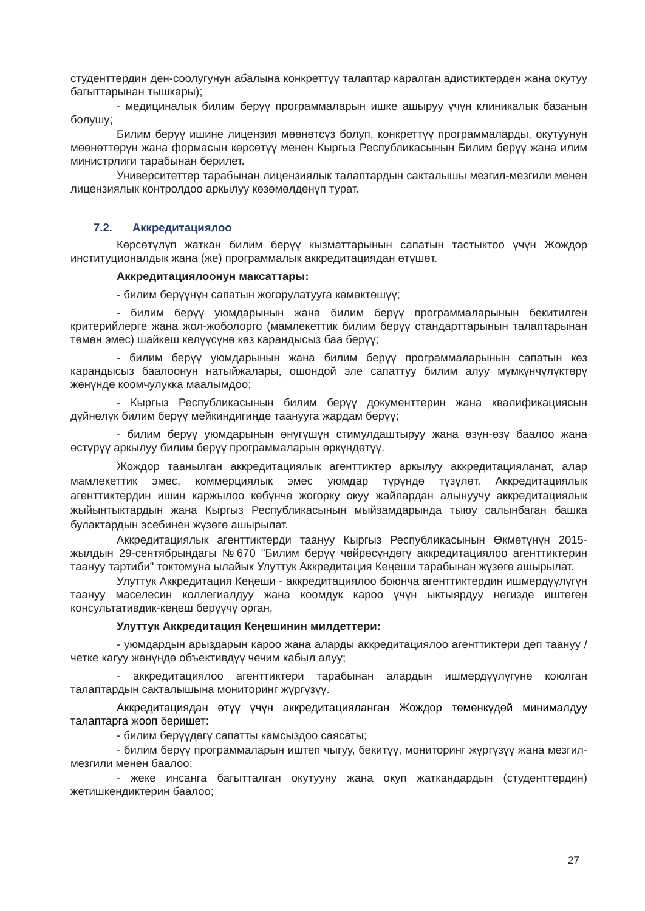студенттердин ден-соолугунун абалына конкреттүү талаптар каралган адистиктерден жана окутуу багыттарынан тышкары);
- медициналык билим берүү программаларын ишке ашыруу үчүн клиникалык базанын болушу;
Билим берүү ишине лицензия мөөнөтсүз болуп, конкреттүү программаларды, окутуунун мөөнөттөрүн жана формасын көрсөтүү менен Кыргыз Республикасынын Билим берүү жана илим министрлиги тарабынан берилет.
Университеттер тарабынан лицензиялык талаптардын сакталышы мезгил-мезгили менен лицензиялык контролдоо аркылуу көзөмөлдөнүп турат.
7.2. Аккредитациялоо
Көрсөтүлүп жаткан билим берүү кызматтарынын сапатын тастыктоо үчүн Жождор институционалдык жана (же) программалык аккредитациядан өтүшөт.
Аккредитациялоонун максаттары:
- билим берүүнүн сапатын жогорулатууга көмөктөшүү;
- билим берүү уюмдарынын жана билим берүү программаларынын бекитилген критерийлерге жана жол-жоболорго (мамлекеттик билим берүү стандарттарынын талаптарынан төмөн эмес) шайкеш келүүсүнө көз карандысыз баа берүү;
- билим берүү уюмдарынын жана билим берүү программаларынын сапатын көз карандысыз баалоонун натыйжалары, ошондой эле сапаттуу билим алуу мүмкүнчүлүктөрү жөнүндө коомчулукка маалымдоо;
- Кыргыз Республикасынын билим берүү документтерин жана квалификациясын дүйнөлүк билим берүү мейкиндигинде таанууга жардам берүү;
- билим берүү уюмдарынын өнүгүшүн стимулдаштыруу жана өзүн-өзү баалоо жана өстүрүү аркылуу билим берүү программаларын өркүндөтүү.
Жождор таанылган аккредитациялык агенттиктер аркылуу аккредитацияланат, алар мамлекеттик эмес, коммерциялык эмес уюмдар түрүндө түзүлөт. Аккредитациялык агенттиктердин ишин каржылоо көбүнчө жогорку окуу жайлардан алынуучу аккредитациялык жыйынтыктардын жана Кыргыз Республикасынын мыйзамдарында тыюу салынбаган башка булактардын эсебинен жүзөгө ашырылат.
Аккредитациялык агенттиктерди таануу Кыргыз Республикасынын Өкмөтүнүн 2015-жылдын 29-сентябрындагы №670 "Билим берүү чөйрөсүндөгү аккредитациялоо агенттиктерин таануу тартиби" токтомуна ылайык Улуттук Аккредитация Кеңеши тарабынан жүзөгө ашырылат.
Улуттук Аккредитация Кеңеши - аккредитациялоо боюнча агенттиктердин ишмердүүлүгүн таануу маселесин коллегиалдуу жана коомдук кароо үчүн ыктыярдуу негизде иштеген консультативдик-кеңеш берүүчү орган.
Улуттук Аккредитация Кеңешинин милдеттери:
- уюмдардын арыздарын кароо жана аларды аккредитациялоо агенттиктери деп таануу / четке кагуу жөнүндө объективдүү чечим кабыл алуу;
- аккредитациялоо агенттиктери тарабынан алардын ишмердүүлүгүнө коюлган талаптардын сакталышына мониторинг жүргүзүү.
Аккредитациядан өтүү үчүн аккредитацияланган Жождор төмөнкүдөй минималдуу талаптарга жооп беришет:
- билим берүүдөгү сапатты камсыздоо саясаты;
- билим берүү программаларын иштеп чыгуу, бекитүү, мониторинг жүргүзүү жана мезгил-мезгили менен баалоо;
- жеке инсанга багытталган окутууну жана окуп жаткандардын (студенттердин) жетишкендиктерин баалоо;
27